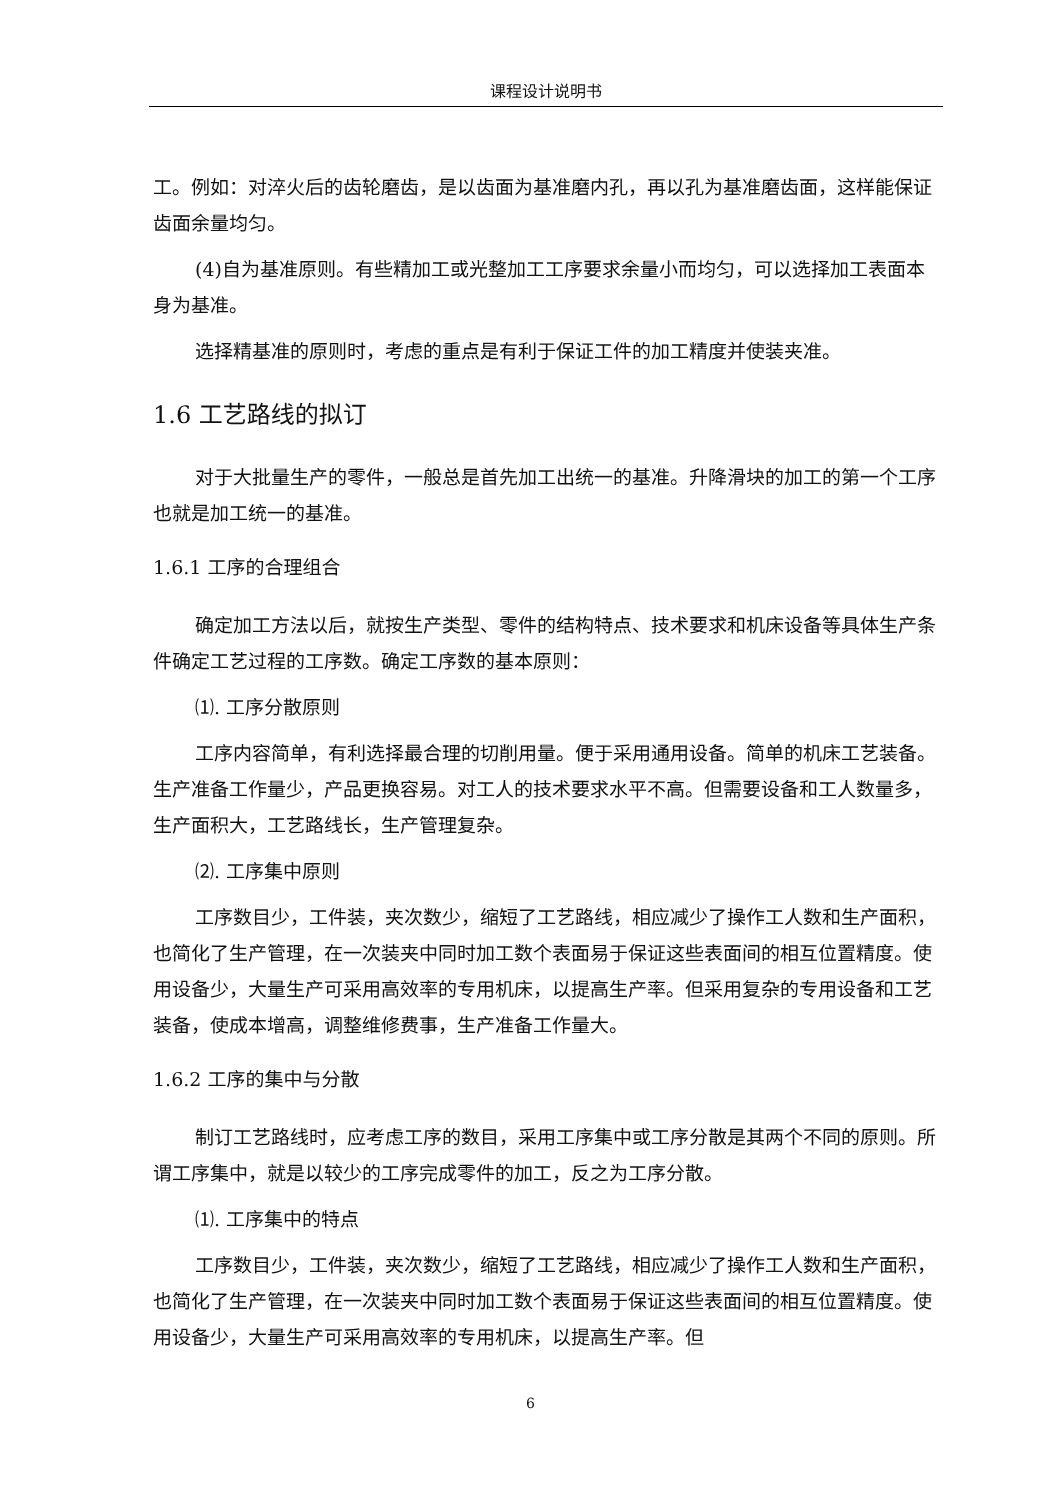课程设计说明书
工。例如：对淬火后的齿轮磨齿，是以齿面为基准磨内孔，再以孔为基准磨齿面，这样能保证齿面余量均匀。
(4)自为基准原则。有些精加工或光整加工工序要求余量小而均匀，可以选择加工表面本身为基准。
选择精基准的原则时，考虑的重点是有利于保证工件的加工精度并使装夹准。
1.6 工艺路线的拟订
对于大批量生产的零件，一般总是首先加工出统一的基准。升降滑块的加工的第一个工序也就是加工统一的基准。
1.6.1 工序的合理组合
确定加工方法以后，就按生产类型、零件的结构特点、技术要求和机床设备等具体生产条件确定工艺过程的工序数。确定工序数的基本原则：
⑴. 工序分散原则
工序内容简单，有利选择最合理的切削用量。便于采用通用设备。简单的机床工艺装备。生产准备工作量少，产品更换容易。对工人的技术要求水平不高。但需要设备和工人数量多，生产面积大，工艺路线长，生产管理复杂。
⑵. 工序集中原则
工序数目少，工件装，夹次数少，缩短了工艺路线，相应减少了操作工人数和生产面积，也简化了生产管理，在一次装夹中同时加工数个表面易于保证这些表面间的相互位置精度。使用设备少，大量生产可采用高效率的专用机床，以提高生产率。但采用复杂的专用设备和工艺装备，使成本增高，调整维修费事，生产准备工作量大。
1.6.2 工序的集中与分散
制订工艺路线时，应考虑工序的数目，采用工序集中或工序分散是其两个不同的原则。所谓工序集中，就是以较少的工序完成零件的加工，反之为工序分散。
⑴. 工序集中的特点
工序数目少，工件装，夹次数少，缩短了工艺路线，相应减少了操作工人数和生产面积，也简化了生产管理，在一次装夹中同时加工数个表面易于保证这些表面间的相互位置精度。使用设备少，大量生产可采用高效率的专用机床，以提高生产率。但
6